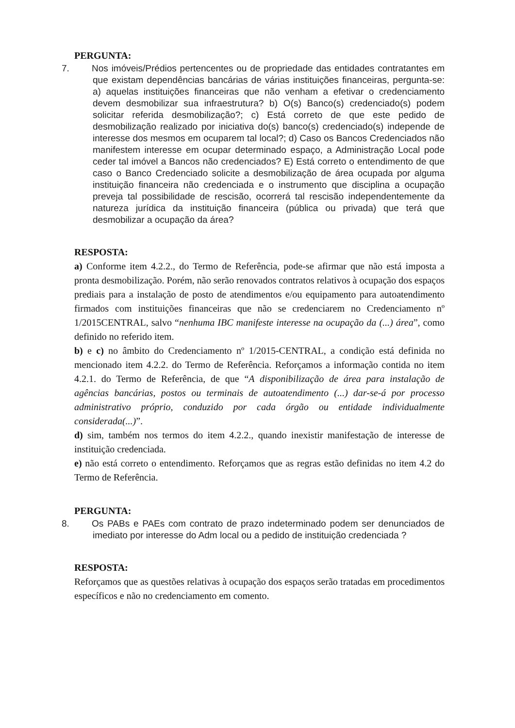PERGUNTA:
7. Nos imóveis/Prédios pertencentes ou de propriedade das entidades contratantes em que existam dependências bancárias de várias instituições financeiras, pergunta-se: a) aquelas instituições financeiras que não venham a efetivar o credenciamento devem desmobilizar sua infraestrutura? b) O(s) Banco(s) credenciado(s) podem solicitar referida desmobilização?; c) Está correto de que este pedido de desmobilização realizado por iniciativa do(s) banco(s) credenciado(s) independe de interesse dos mesmos em ocuparem tal local?; d) Caso os Bancos Credenciados não manifestem interesse em ocupar determinado espaço, a Administração Local pode ceder tal imóvel a Bancos não credenciados? E) Está correto o entendimento de que caso o Banco Credenciado solicite a desmobilização de área ocupada por alguma instituição financeira não credenciada e o instrumento que disciplina a ocupação preveja tal possibilidade de rescisão, ocorrerá tal rescisão independentemente da natureza jurídica da instituição financeira (pública ou privada) que terá que desmobilizar a ocupação da área?
RESPOSTA:
a) Conforme item 4.2.2., do Termo de Referência, pode-se afirmar que não está imposta a pronta desmobilização. Porém, não serão renovados contratos relativos à ocupação dos espaços prediais para a instalação de posto de atendimentos e/ou equipamento para autoatendimento firmados com instituições financeiras que não se credenciarem no Credenciamento nº 1/2015CENTRAL, salvo “nenhuma IBC manifeste interesse na ocupação da (...) área”, como definido no referido item.
b) e c) no âmbito do Credenciamento nº 1/2015-CENTRAL, a condição está definida no mencionado item 4.2.2. do Termo de Referência. Reforçamos a informação contida no item 4.2.1. do Termo de Referência, de que “A disponibilização de área para instalação de agências bancárias, postos ou terminais de autoatendimento (...) dar-se-á por processo administrativo próprio, conduzido por cada órgão ou entidade individualmente considerada(...)”.
d) sim, também nos termos do item 4.2.2., quando inexistir manifestação de interesse de instituição credenciada.
e) não está correto o entendimento. Reforçamos que as regras estão definidas no item 4.2 do Termo de Referência.
PERGUNTA:
8. Os PABs e PAEs com contrato de prazo indeterminado podem ser denunciados de imediato por interesse do Adm local ou a pedido de instituição credenciada ?
RESPOSTA:
Reforçamos que as questões relativas à ocupação dos espaços serão tratadas em procedimentos específicos e não no credenciamento em comento.